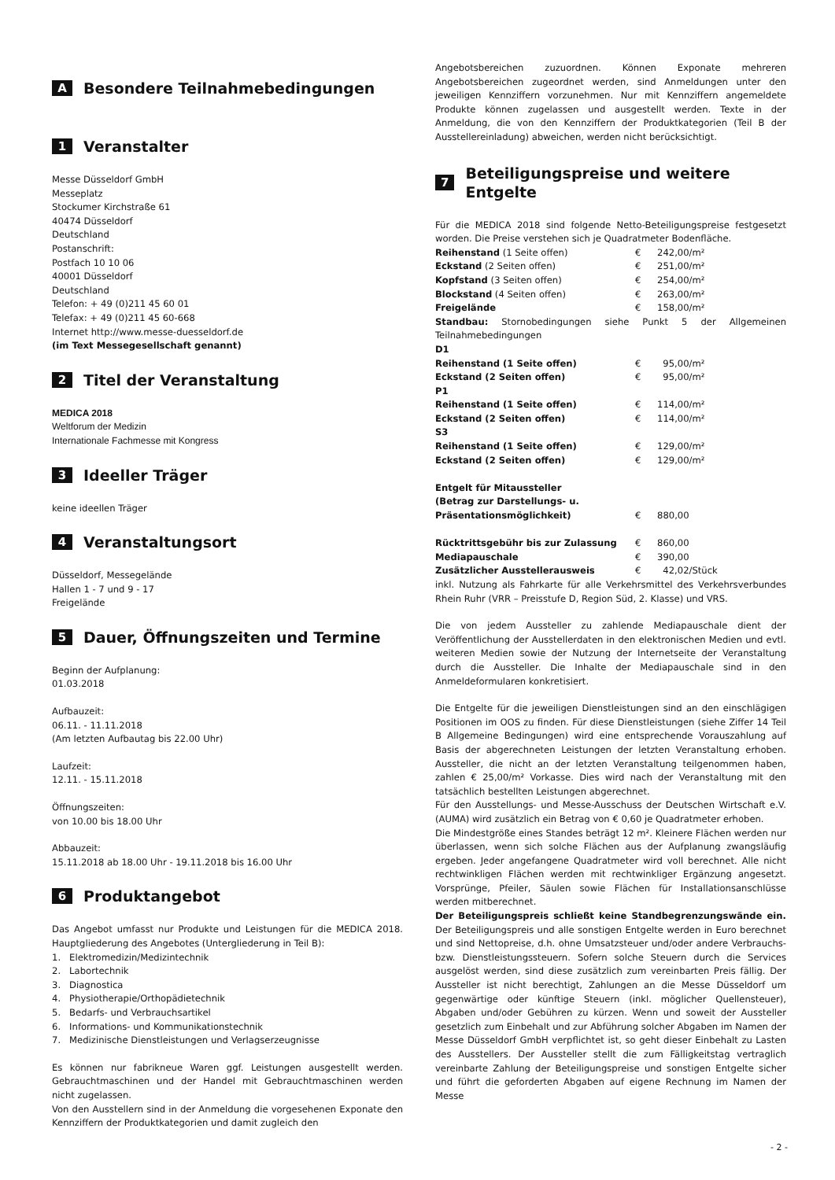A Besondere Teilnahmebedingungen
1 Veranstalter
Messe Düsseldorf GmbH
Messeplatz
Stockumer Kirchstraße 61
40474 Düsseldorf
Deutschland
Postanschrift:
Postfach 10 10 06
40001 Düsseldorf
Deutschland
Telefon: + 49 (0)211 45 60 01
Telefax: + 49 (0)211 45 60-668
Internet http://www.messe-duesseldorf.de
(im Text Messegesellschaft genannt)
2 Titel der Veranstaltung
MEDICA 2018
Weltforum der Medizin
Internationale Fachmesse mit Kongress
3 Ideeller Träger
keine ideellen Träger
4 Veranstaltungsort
Düsseldorf, Messegelände
Hallen 1 - 7 und 9 - 17
Freigelände
5 Dauer, Öffnungszeiten und Termine
Beginn der Aufplanung:
01.03.2018
Aufbauzeit:
06.11. - 11.11.2018
(Am letzten Aufbautag bis 22.00 Uhr)
Laufzeit:
12.11. - 15.11.2018
Öffnungszeiten:
von 10.00 bis 18.00 Uhr
Abbauzeit:
15.11.2018 ab 18.00 Uhr - 19.11.2018 bis 16.00 Uhr
6 Produktangebot
Das Angebot umfasst nur Produkte und Leistungen für die MEDICA 2018. Hauptgliederung des Angebotes (Untergliederung in Teil B):
1. Elektromedizin/Medizintechnik
2. Labortechnik
3. Diagnostica
4. Physiotherapie/Orthopädietechnik
5. Bedarfs- und Verbrauchsartikel
6. Informations- und Kommunikationstechnik
7. Medizinische Dienstleistungen und Verlagserzeugnisse
Es können nur fabrikneue Waren ggf. Leistungen ausgestellt werden. Gebrauchtmaschinen und der Handel mit Gebrauchtmaschinen werden nicht zugelassen.
Von den Ausstellern sind in der Anmeldung die vorgesehenen Exponate den Kennziffern der Produktkategorien und damit zugleich den
Angebotsbereichen zuzuordnen. Können Exponate mehreren Angebotsbereichen zugeordnet werden, sind Anmeldungen unter den jeweiligen Kennziffern vorzunehmen. Nur mit Kennziffern angemeldete Produkte können zugelassen und ausgestellt werden. Texte in der Anmeldung, die von den Kennziffern der Produktkategorien (Teil B der Ausstellereinladung) abweichen, werden nicht berücksichtigt.
7 Beteiligungspreise und weitere Entgelte
Für die MEDICA 2018 sind folgende Netto-Beteiligungspreise festgesetzt worden. Die Preise verstehen sich je Quadratmeter Bodenfläche.
| Reihenstand (1 Seite offen) | € | 242,00/m² |
| Eckstand (2 Seiten offen) | € | 251,00/m² |
| Kopfstand (3 Seiten offen) | € | 254,00/m² |
| Blockstand (4 Seiten offen) | € | 263,00/m² |
| Freigelände | € | 158,00/m² |
Standbau: Stornobedingungen siehe Punkt 5 der Allgemeinen Teilnahmebedingungen
| D1 | | |
| Reihenstand (1 Seite offen) | € | 95,00/m² |
| Eckstand (2 Seiten offen) | € | 95,00/m² |
| P1 | | |
| Reihenstand (1 Seite offen) | € | 114,00/m² |
| Eckstand (2 Seiten offen) | € | 114,00/m² |
| S3 | | |
| Reihenstand (1 Seite offen) | € | 129,00/m² |
| Eckstand (2 Seiten offen) | € | 129,00/m² |
| Entgelt für Mitaussteller (Betrag zur Darstellungs- u. Präsentationsmöglichkeit) | € | 880,00 |
| Rücktrittsgebühr bis zur Zulassung | € | 860,00 |
| Mediapauschale | € | 390,00 |
| Zusätzlicher Ausstellerausweis | € | 42,02/Stück |
inkl. Nutzung als Fahrkarte für alle Verkehrsmittel des Verkehrsverbundes Rhein Ruhr (VRR – Preisstufe D, Region Süd, 2. Klasse) und VRS.
Die von jedem Aussteller zu zahlende Mediapauschale dient der Veröffentlichung der Ausstellerdaten in den elektronischen Medien und evtl. weiteren Medien sowie der Nutzung der Internetseite der Veranstaltung durch die Aussteller. Die Inhalte der Mediapauschale sind in den Anmeldeformularen konkretisiert.
Die Entgelte für die jeweiligen Dienstleistungen sind an den einschlägigen Positionen im OOS zu finden. Für diese Dienstleistungen (siehe Ziffer 14 Teil B Allgemeine Bedingungen) wird eine entsprechende Vorauszahlung auf Basis der abgerechneten Leistungen der letzten Veranstaltung erhoben. Aussteller, die nicht an der letzten Veranstaltung teilgenommen haben, zahlen € 25,00/m² Vorkasse. Dies wird nach der Veranstaltung mit den tatsächlich bestellten Leistungen abgerechnet.
Für den Ausstellungs- und Messe-Ausschuss der Deutschen Wirtschaft e.V. (AUMA) wird zusätzlich ein Betrag von € 0,60 je Quadratmeter erhoben.
Die Mindestgröße eines Standes beträgt 12 m². Kleinere Flächen werden nur überlassen, wenn sich solche Flächen aus der Aufplanung zwangsläufig ergeben. Jeder angefangene Quadratmeter wird voll berechnet. Alle nicht rechtwinkligen Flächen werden mit rechtwinkliger Ergänzung angesetzt. Vorsprünge, Pfeiler, Säulen sowie Flächen für Installationsanschlüsse werden mitberechnet.
Der Beteiligungspreis schließt keine Standbegrenzungswände ein. Der Beteiligungspreis und alle sonstigen Entgelte werden in Euro berechnet und sind Nettopreise, d.h. ohne Umsatzsteuer und/oder andere Verbrauchs- bzw. Dienstleistungssteuern. Sofern solche Steuern durch die Services ausgelöst werden, sind diese zusätzlich zum vereinbarten Preis fällig. Der Aussteller ist nicht berechtigt, Zahlungen an die Messe Düsseldorf um gegenwärtige oder künftige Steuern (inkl. möglicher Quellensteuer), Abgaben und/oder Gebühren zu kürzen. Wenn und soweit der Aussteller gesetzlich zum Einbehalt und zur Abführung solcher Abgaben im Namen der Messe Düsseldorf GmbH verpflichtet ist, so geht dieser Einbehalt zu Lasten des Ausstellers. Der Aussteller stellt die zum Fälligkeitstag vertraglich vereinbarte Zahlung der Beteiligungspreise und sonstigen Entgelte sicher und führt die geforderten Abgaben auf eigene Rechnung im Namen der Messe
- 2 -